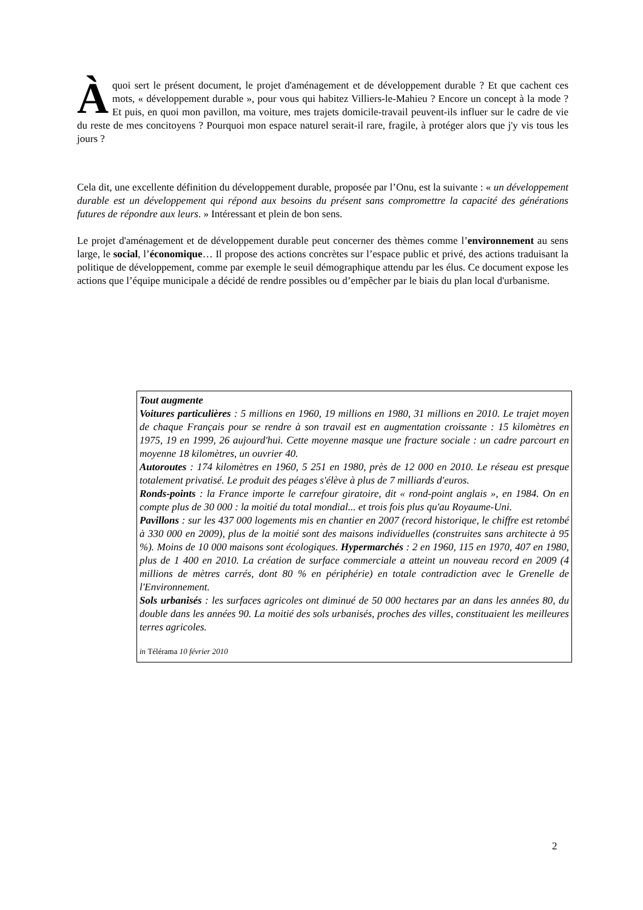Àquoi sert le présent document, le projet d'aménagement et de développement durable ? Et que cachent ces mots, « développement durable », pour vous qui habitez Villiers-le-Mahieu ? Encore un concept à la mode ? Et puis, en quoi mon pavillon, ma voiture, mes trajets domicile-travail peuvent-ils influer sur le cadre de vie du reste de mes concitoyens ? Pourquoi mon espace naturel serait-il rare, fragile, à protéger alors que j'y vis tous les jours ?
Cela dit, une excellente définition du développement durable, proposée par l’Onu, est la suivante : « un développement durable est un développement qui répond aux besoins du présent sans compromettre la capacité des générations futures de répondre aux leurs. » Intéressant et plein de bon sens.
Le projet d'aménagement et de développement durable peut concerner des thèmes comme l’environnement au sens large, le social, l’économique… Il propose des actions concrètes sur l’espace public et privé, des actions traduisant la politique de développement, comme par exemple le seuil démographique attendu par les élus. Ce document expose les actions que l’équipe municipale a décidé de rendre possibles ou d’empêcher par le biais du plan local d'urbanisme.
Tout augmente
Voitures particulières : 5 millions en 1960, 19 millions en 1980, 31 millions en 2010. Le trajet moyen de chaque Français pour se rendre à son travail est en augmentation croissante : 15 kilomètres en 1975, 19 en 1999, 26 aujourd'hui. Cette moyenne masque une fracture sociale : un cadre parcourt en moyenne 18 kilomètres, un ouvrier 40.
Autoroutes : 174 kilomètres en 1960, 5 251 en 1980, près de 12 000 en 2010. Le réseau est presque totalement privatisé. Le produit des péages s'élève à plus de 7 milliards d'euros.
Ronds-points : la France importe le carrefour giratoire, dit « rond-point anglais », en 1984. On en compte plus de 30 000 : la moitié du total mondial... et trois fois plus qu'au Royaume-Uni.
Pavillons : sur les 437 000 logements mis en chantier en 2007 (record historique, le chiffre est retombé à 330 000 en 2009), plus de la moitié sont des maisons individuelles (construites sans architecte à 95 %). Moins de 10 000 maisons sont écologiques. Hypermarchés : 2 en 1960, 115 en 1970, 407 en 1980, plus de 1 400 en 2010. La création de surface commerciale a atteint un nouveau record en 2009 (4 millions de mètres carrés, dont 80 % en périphérie) en totale contradiction avec le Grenelle de l'Environnement.
Sols urbanisés : les surfaces agricoles ont diminué de 50 000 hectares par an dans les années 80, du double dans les années 90. La moitié des sols urbanisés, proches des villes, constituaient les meilleures terres agricoles.
in Télérama 10 février 2010
2